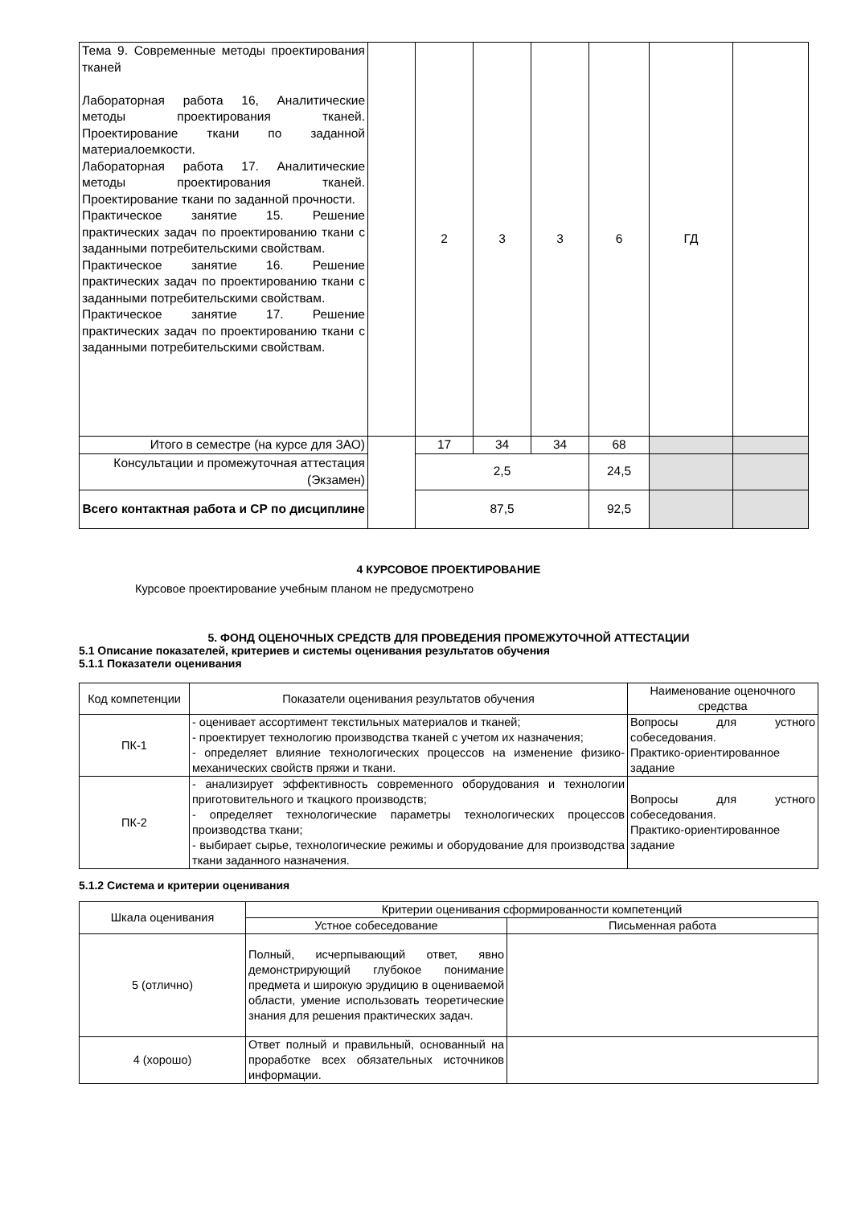| Тема 9. Современные методы проектирования тканей Лабораторная работа 16, Аналитические методы проектирования тканей. Проектирование ткани по заданной материалоемкости. Лабораторная работа 17. Аналитические методы проектирования тканей. Проектирование ткани по заданной прочности. Практическое занятие 15. Решение практических задач по проектированию ткани с заданными потребительскими свойствам. Практическое занятие 16. Решение практических задач по проектированию ткани с заданными потребительскими свойствам. Практическое занятие 17. Решение практических задач по проектированию ткани с заданными потребительскими свойствам. | | 2 | 3 | 3 | 6 | ГД | |
| Итого в семестре (на курсе для ЗАО) | | 17 | 34 | 34 | 68 | | |
| Консультации и промежуточная аттестация (Экзамен) | | 2,5 | | | 24,5 | | |
| Всего контактная работа и СР по дисциплине | | 87,5 | | | 92,5 | | |
4 КУРСОВОЕ ПРОЕКТИРОВАНИЕ
Курсовое проектирование учебным планом не предусмотрено
5. ФОНД ОЦЕНОЧНЫХ СРЕДСТВ ДЛЯ ПРОВЕДЕНИЯ ПРОМЕЖУТОЧНОЙ АТТЕСТАЦИИ
5.1 Описание показателей, критериев и системы оценивания результатов обучения
5.1.1 Показатели оценивания
| Код компетенции | Показатели оценивания результатов обучения | Наименование оценочного средства |
| ПК-1 | - оценивает ассортимент текстильных материалов и тканей; - проектирует технологию производства тканей с учетом их назначения; - определяет влияние технологических процессов на изменение физико-механических свойств пряжи и ткани. | Вопросы для устного собеседования. Практико-ориентированное задание |
| ПК-2 | - анализирует эффективность современного оборудования и технологии приготовительного и ткацкого производств; - определяет технологические параметры технологических процессов производства ткани; - выбирает сырье, технологические режимы и оборудование для производства ткани заданного назначения. | Вопросы для устного собеседования. Практико-ориентированное задание |
5.1.2 Система и критерии оценивания
| Шкала оценивания | Критерии оценивания сформированности компетенций | |
| | Устное собеседование | Письменная работа |
| 5 (отлично) | Полный, исчерпывающий ответ, явно демонстрирующий глубокое понимание предмета и широкую эрудицию в оцениваемой области, умение использовать теоретические знания для решения практических задач. | |
| 4 (хорошо) | Ответ полный и правильный, основанный на проработке всех обязательных источников информации. | |